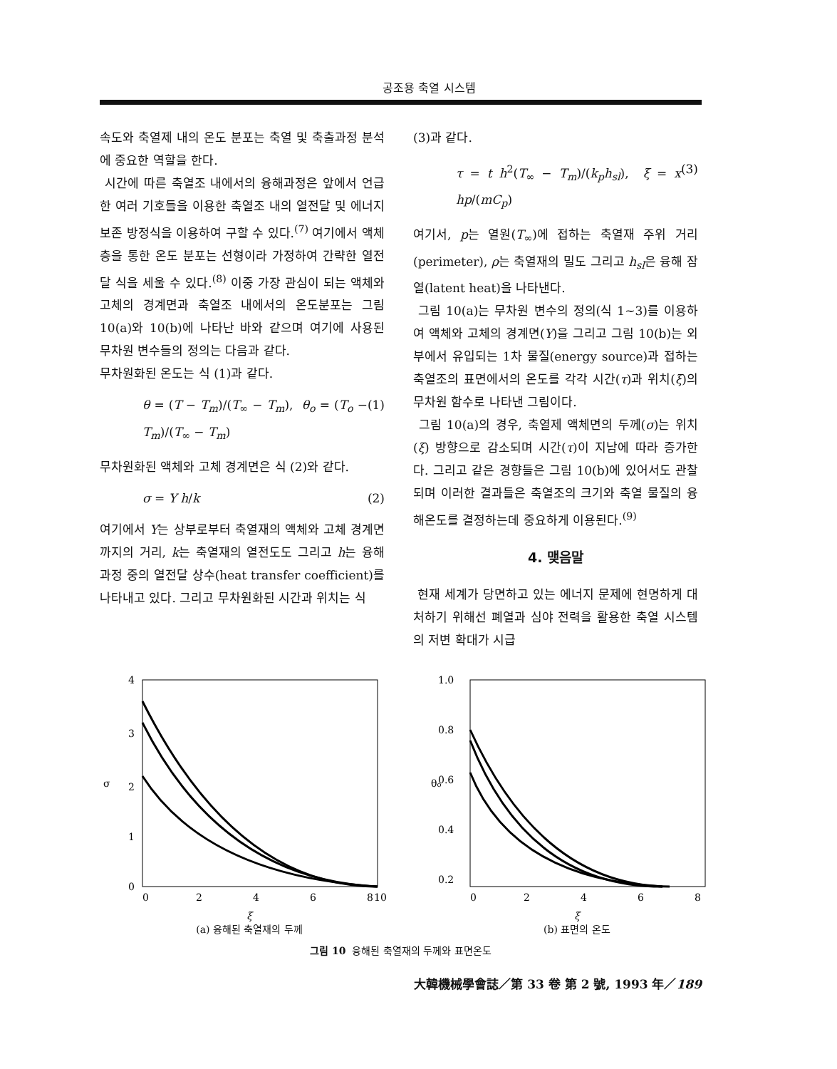공조용 축열 시스템
속도와 축열제 내의 온도 분포는 축열 및 축출과정 분석에 중요한 역할을 한다.
시간에 따른 축열조 내에서의 융해과정은 앞에서 언급한 여러 기호들을 이용한 축열조 내의 열전달 및 에너지 보존 방정식을 이용하여 구할 수 있다.<sup>(7)</sup> 여기에서 액체층을 통한 온도 분포는 선형이라 가정하여 간략한 열전달 식을 세울 수 있다.<sup>(8)</sup> 이중 가장 관심이 되는 액체와 고체의 경계면과 축열조 내에서의 온도분포는 그림 10(a)와 10(b)에 나타난 바와 같으며 여기에 사용된 무차원 변수들의 정의는 다음과 같다.
무차원화된 온도는 식 (1)과 같다.
θ = (T − T<sub>m</sub>)/(T<sub>∞</sub> − T<sub>m</sub>), θ<sub>o</sub> = (T<sub>o</sub> − T<sub>m</sub>)/(T<sub>∞</sub> − T<sub>m</sub>) (1)
무차원화된 액체와 고체 경계면은 식 (2)와 같다.
σ = Y h/k (2)
여기에서 Y는 상부로부터 축열재의 액체와 고체 경계면까지의 거리, k는 축열재의 열전도도 그리고 h는 융해 과정 중의 열전달 상수(heat transfer coefficient)를 나타내고 있다. 그리고 무차원화된 시간과 위치는 식
(3)과 같다.
τ = t h<sup>2</sup>(T<sub>∞</sub> − T<sub>m</sub>)/(k<sub>p</sub>h<sub>sl</sub>), ξ = x hp/(mC<sub>p</sub>) (3)
여기서, p는 열원(T<sub>∞</sub>)에 접하는 축열재 주위 거리(perimeter), ρ는 축열재의 밀도 그리고 h<sub>sl</sub>은 융해 잠열(latent heat)을 나타낸다.
그림 10(a)는 무차원 변수의 정의(식 1~3)를 이용하여 액체와 고체의 경계면(Y)을 그리고 그림 10(b)는 외부에서 유입되는 1차 물질(energy source)과 접하는 축열조의 표면에서의 온도를 각각 시간(τ)과 위치(ξ)의 무차원 함수로 나타낸 그림이다.
그림 10(a)의 경우, 축열제 액체면의 두께(σ)는 위치(ξ) 방향으로 감소되며 시간(τ)이 지남에 따라 증가한다. 그리고 같은 경향들은 그림 10(b)에 있어서도 관찰되며 이러한 결과들은 축열조의 크기와 축열 물질의 융해온도를 결정하는데 중요하게 이용된다.<sup>(9)</sup>
4. 맺음말
현재 세계가 당면하고 있는 에너지 문제에 현명하게 대처하기 위해선 폐열과 심야 전력을 활용한 축열 시스템의 저변 확대가 시급
4
3
2
1
0
σ
0
2
4
6
8
10
ξ
(a) 융해된 축열재의 두께
1.0
0.8
0.6
0.4
0.2
θo
0
2
4
6
8
ξ
(b) 표면의 온도
그림 10 융해된 축열재의 두께와 표면온도
大韓機械學會誌／第 33 卷 第 2 號, 1993 年／189